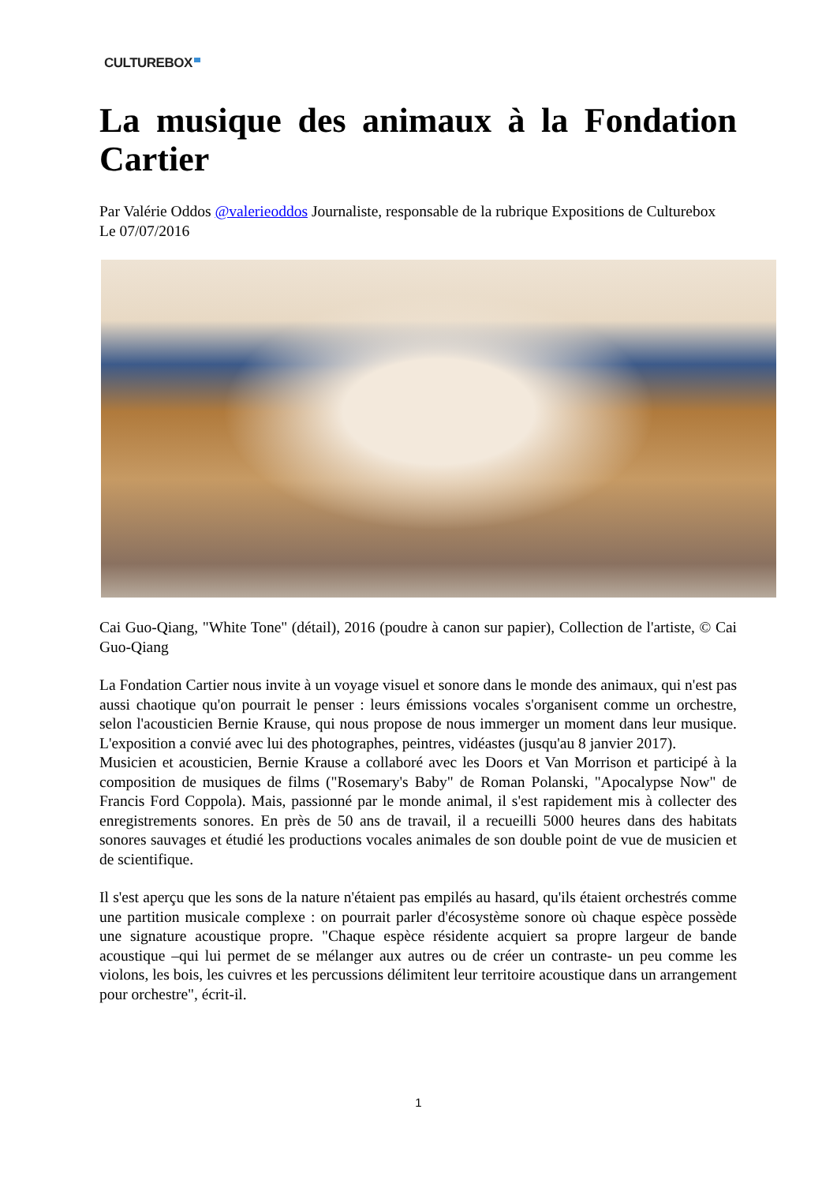CULTUREBOX
La musique des animaux à la Fondation Cartier
Par Valérie Oddos @valerieoddos Journaliste, responsable de la rubrique Expositions de Culturebox
Le 07/07/2016
Cai Guo-Qiang, "White Tone" (détail), 2016 (poudre à canon sur papier), Collection de l'artiste, © Cai Guo-Qiang
La Fondation Cartier nous invite à un voyage visuel et sonore dans le monde des animaux, qui n'est pas aussi chaotique qu'on pourrait le penser : leurs émissions vocales s'organisent comme un orchestre, selon l'acousticien Bernie Krause, qui nous propose de nous immerger un moment dans leur musique. L'exposition a convié avec lui des photographes, peintres, vidéastes (jusqu'au 8 janvier 2017).
Musicien et acousticien, Bernie Krause a collaboré avec les Doors et Van Morrison et participé à la composition de musiques de films ("Rosemary's Baby" de Roman Polanski, "Apocalypse Now" de Francis Ford Coppola). Mais, passionné par le monde animal, il s'est rapidement mis à collecter des enregistrements sonores. En près de 50 ans de travail, il a recueilli 5000 heures dans des habitats sonores sauvages et étudié les productions vocales animales de son double point de vue de musicien et de scientifique.
Il s'est aperçu que les sons de la nature n'étaient pas empilés au hasard, qu'ils étaient orchestrés comme une partition musicale complexe : on pourrait parler d'écosystème sonore où chaque espèce possède une signature acoustique propre. "Chaque espèce résidente acquiert sa propre largeur de bande acoustique –qui lui permet de se mélanger aux autres ou de créer un contraste- un peu comme les violons, les bois, les cuivres et les percussions délimitent leur territoire acoustique dans un arrangement pour orchestre", écrit-il.
1